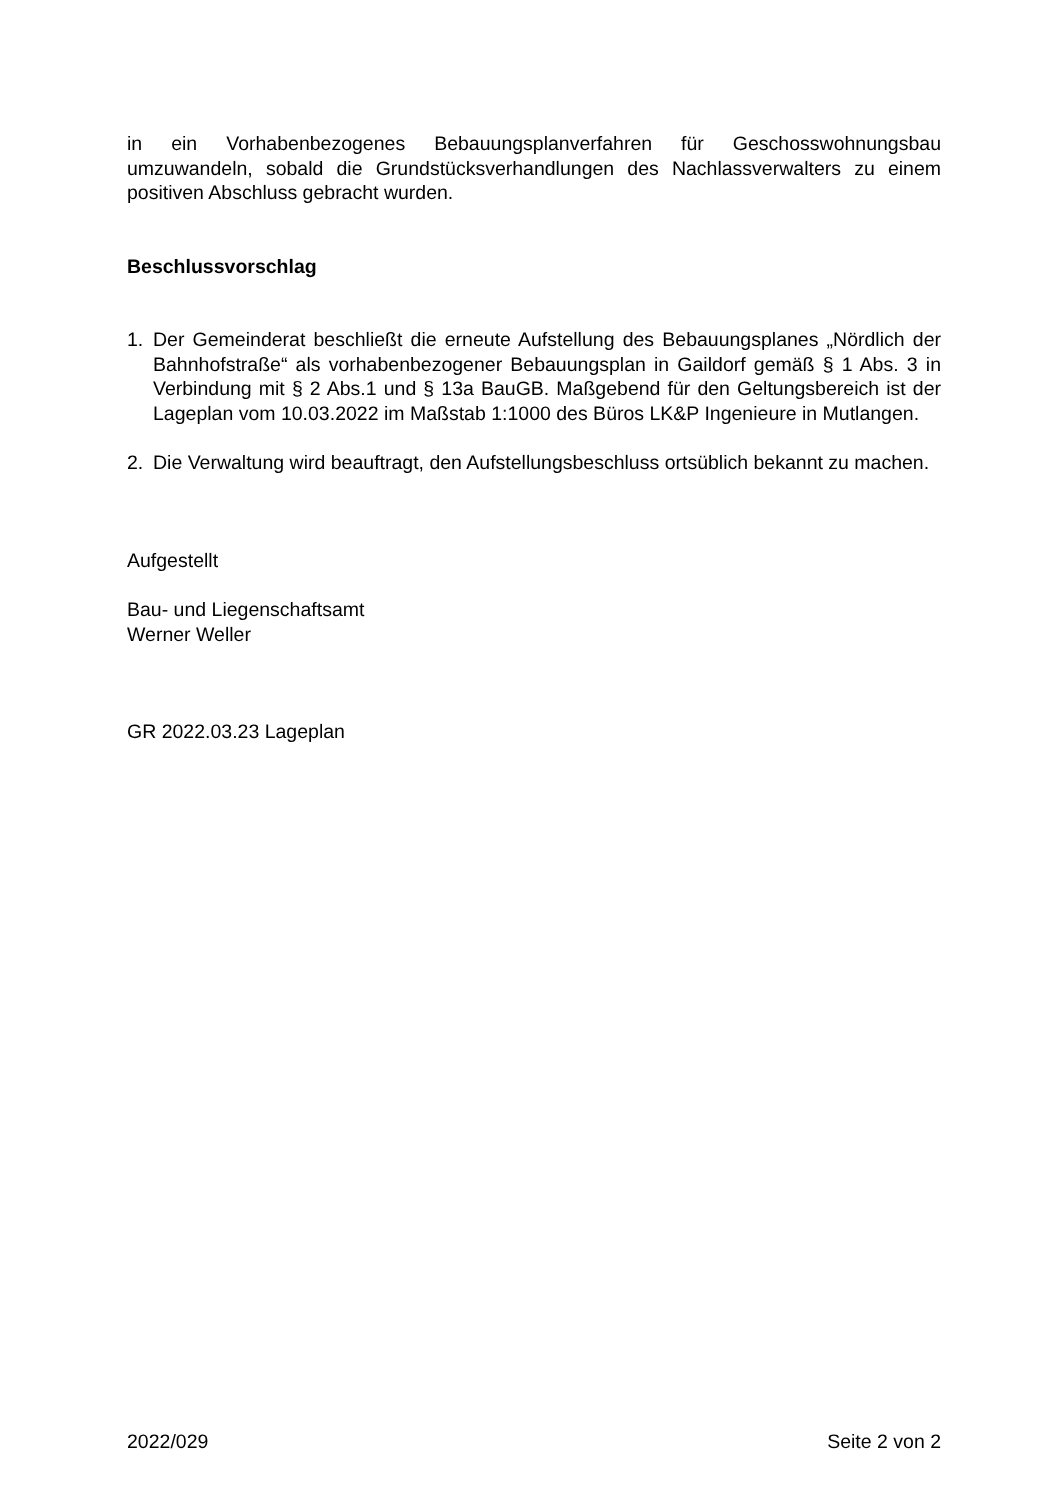in ein Vorhabenbezogenes Bebauungsplanverfahren für Geschosswohnungsbau umzuwandeln, sobald die Grundstücksverhandlungen des Nachlassverwalters zu einem positiven Abschluss gebracht wurden.
Beschlussvorschlag
1. Der Gemeinderat beschließt die erneute Aufstellung des Bebauungsplanes „Nördlich der Bahnhofstraße“ als vorhabenbezogener Bebauungsplan in Gaildorf gemäß § 1 Abs. 3 in Verbindung mit § 2 Abs.1 und § 13a BauGB. Maßgebend für den Geltungsbereich ist der Lageplan vom 10.03.2022 im Maßstab 1:1000 des Büros LK&P Ingenieure in Mutlangen.
2. Die Verwaltung wird beauftragt, den Aufstellungsbeschluss ortsüblich bekannt zu machen.
Aufgestellt
Bau- und Liegenschaftsamt
Werner Weller
GR 2022.03.23 Lageplan
2022/029 Seite 2 von 2